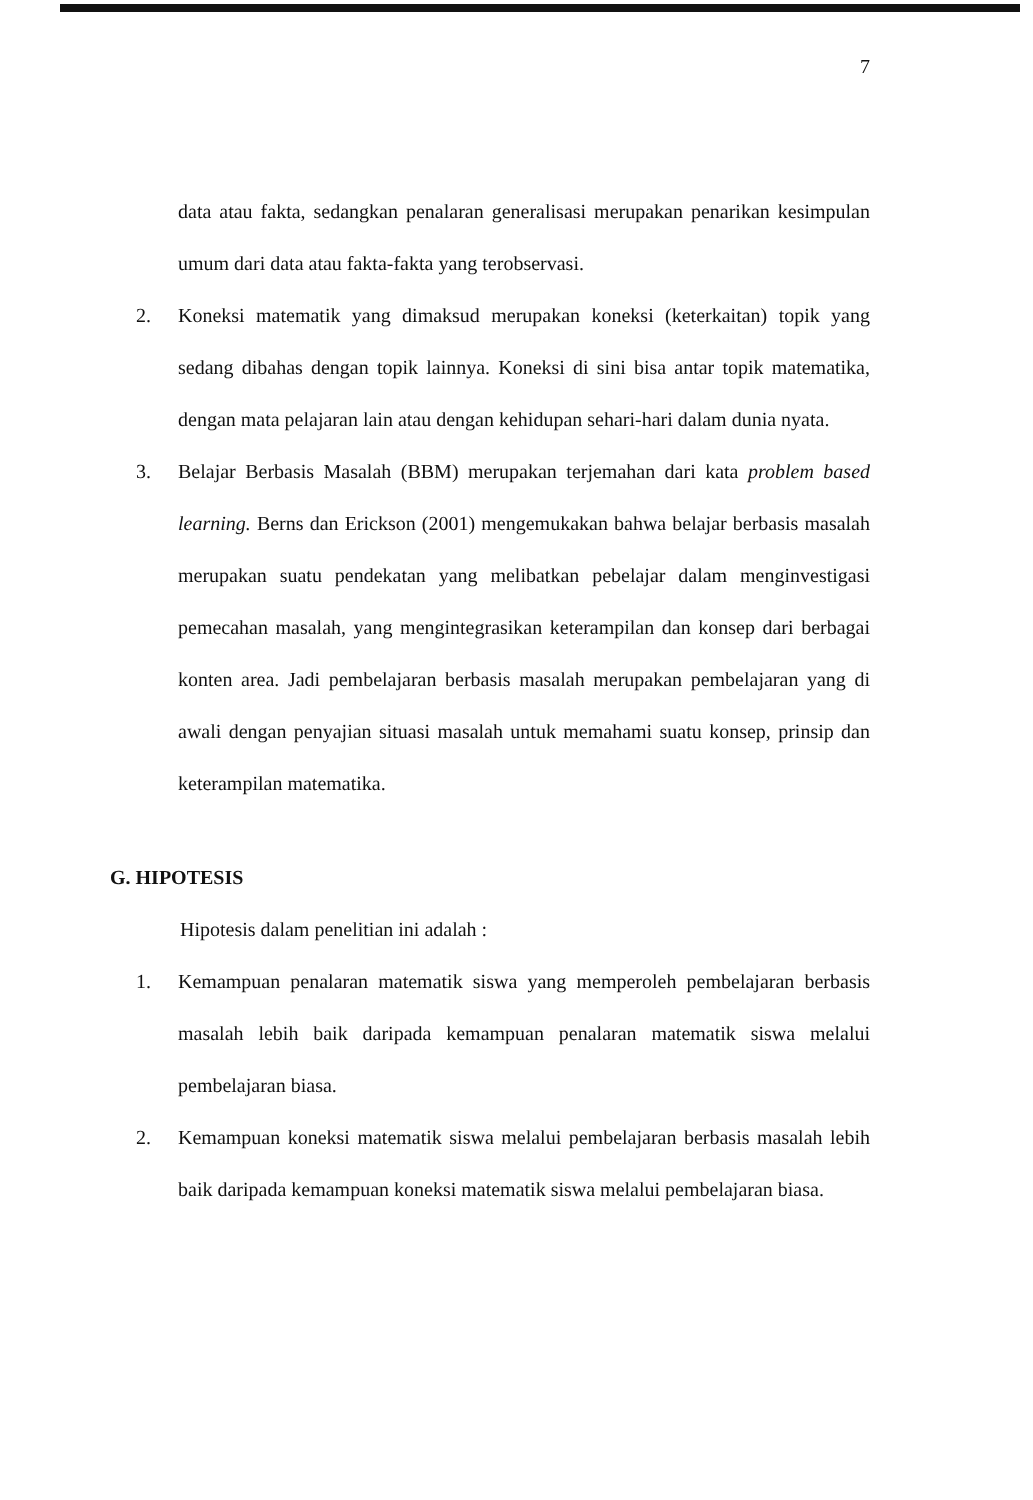7
data atau fakta, sedangkan penalaran generalisasi merupakan penarikan kesimpulan umum dari data atau fakta-fakta yang terobservasi.
2. Koneksi matematik yang dimaksud merupakan koneksi (keterkaitan) topik yang sedang dibahas dengan topik lainnya. Koneksi di sini bisa antar topik matematika, dengan mata pelajaran lain atau dengan kehidupan sehari-hari dalam dunia nyata.
3. Belajar Berbasis Masalah (BBM) merupakan terjemahan dari kata problem based learning. Berns dan Erickson (2001) mengemukakan bahwa belajar berbasis masalah merupakan suatu pendekatan yang melibatkan pebelajar dalam menginvestigasi pemecahan masalah, yang mengintegrasikan keterampilan dan konsep dari berbagai konten area. Jadi pembelajaran berbasis masalah merupakan pembelajaran yang di awali dengan penyajian situasi masalah untuk memahami suatu konsep, prinsip dan keterampilan matematika.
G. HIPOTESIS
Hipotesis dalam penelitian ini adalah :
1. Kemampuan penalaran matematik siswa yang memperoleh pembelajaran berbasis masalah lebih baik daripada kemampuan penalaran matematik siswa melalui pembelajaran biasa.
2. Kemampuan koneksi matematik siswa melalui pembelajaran berbasis masalah lebih baik daripada kemampuan koneksi matematik siswa melalui pembelajaran biasa.